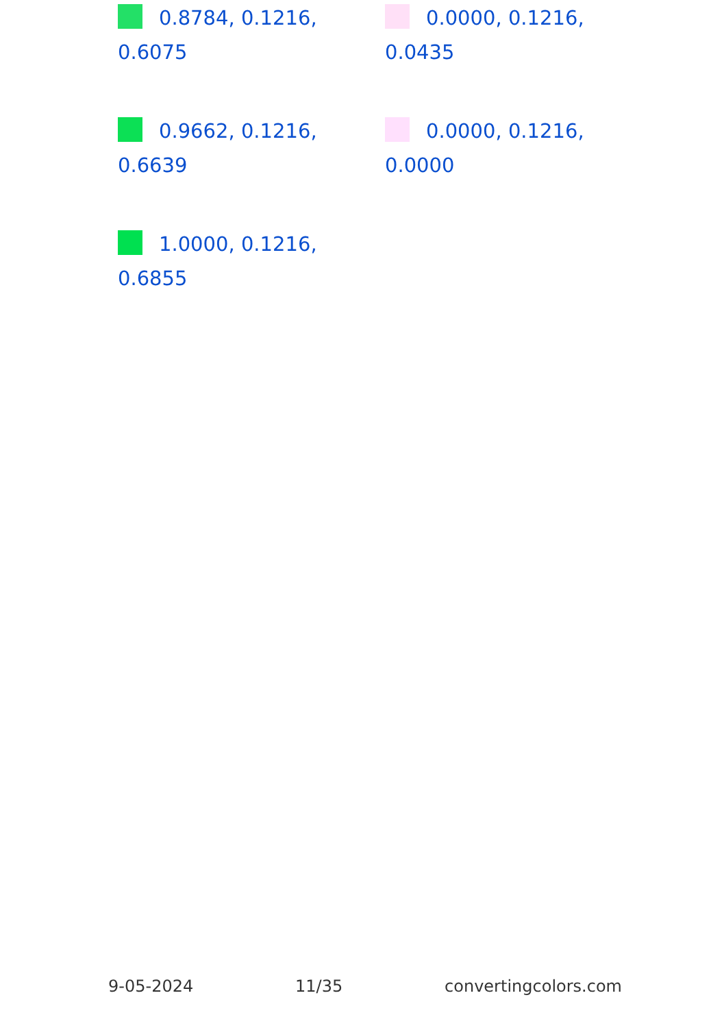0.8784, 0.1216, 0.6075
0.0000, 0.1216, 0.0435
0.9662, 0.1216, 0.6639
0.0000, 0.1216, 0.0000
1.0000, 0.1216, 0.6855
9-05-2024 11/35 convertingcolors.com